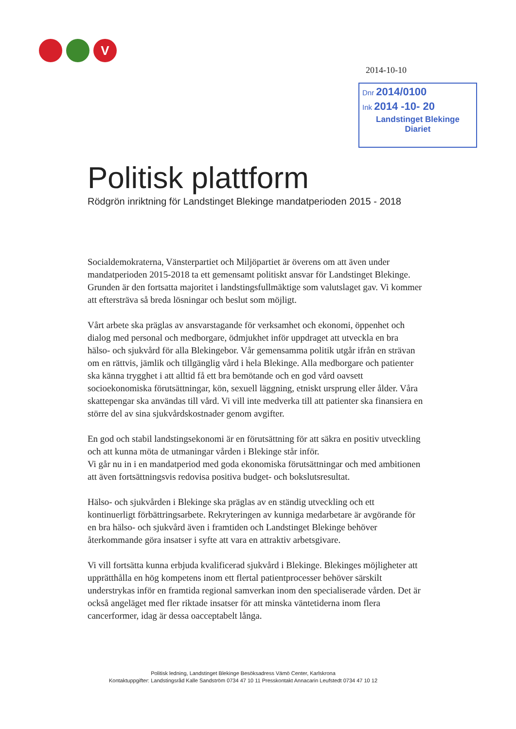V
2014-10-10
Dnr 2014/0100
Ink 2014 -10- 20
Landstinget Blekinge
Diariet
Politisk plattform
Rödgrön inriktning för Landstinget Blekinge mandatperioden 2015 - 2018
Socialdemokraterna, Vänsterpartiet och Miljöpartiet är överens om att även under mandatperioden 2015-2018 ta ett gemensamt politiskt ansvar för Landstinget Blekinge. Grunden är den fortsatta majoritet i landstingsfullmäktige som valutslaget gav. Vi kommer att eftersträva så breda lösningar och beslut som möjligt.
Vårt arbete ska präglas av ansvarstagande för verksamhet och ekonomi, öppenhet och dialog med personal och medborgare, ödmjukhet inför uppdraget att utveckla en bra hälso- och sjukvård för alla Blekingebor. Vår gemensamma politik utgår ifrån en strävan om en rättvis, jämlik och tillgänglig vård i hela Blekinge. Alla medborgare och patienter ska känna trygghet i att alltid få ett bra bemötande och en god vård oavsett socioekonomiska förutsättningar, kön, sexuell läggning, etniskt ursprung eller ålder. Våra skattepengar ska användas till vård. Vi vill inte medverka till att patienter ska finansiera en större del av sina sjukvårdskostnader genom avgifter.
En god och stabil landstingsekonomi är en förutsättning för att säkra en positiv utveckling och att kunna möta de utmaningar vården i Blekinge står inför.
Vi går nu in i en mandatperiod med goda ekonomiska förutsättningar och med ambitionen att även fortsättningsvis redovisa positiva budget- och bokslutsresultat.
Hälso- och sjukvården i Blekinge ska präglas av en ständig utveckling och ett kontinuerligt förbättringsarbete. Rekryteringen av kunniga medarbetare är avgörande för en bra hälso- och sjukvård även i framtiden och Landstinget Blekinge behöver återkommande göra insatser i syfte att vara en attraktiv arbetsgivare.
Vi vill fortsätta kunna erbjuda kvalificerad sjukvård i Blekinge. Blekinges möjligheter att upprätthålla en hög kompetens inom ett flertal patientprocesser behöver särskilt understrykas inför en framtida regional samverkan inom den specialiserade vården. Det är också angeläget med fler riktade insatser för att minska väntetiderna inom flera cancerformer, idag är dessa oacceptabelt långa.
Politisk ledning, Landstinget Blekinge Besöksadress Vämö Center, Karlskrona
Kontaktuppgifter: Landstingsråd Kalle Sandström 0734 47 10 11 Presskontakt Annacarin Leufstedt 0734 47 10 12